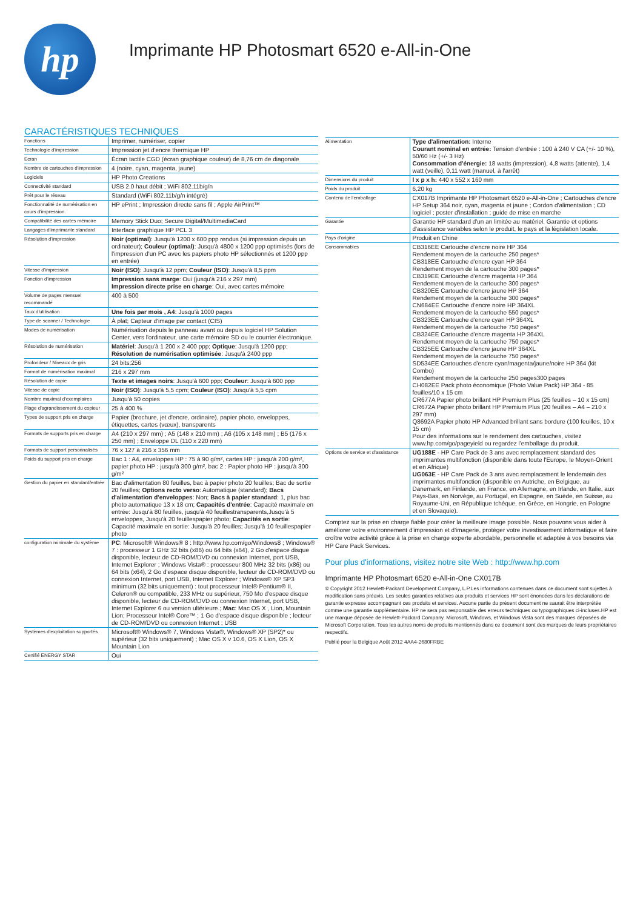hp
Imprimante HP Photosmart 6520 e-All-in-One
CARACTÉRISTIQUES TECHNIQUES
| Fonctions | Imprimer, numériser, copier |
| Technologie d'impression | Impression jet d'encre thermique HP |
| Ecran | Écran tactile CGD (écran graphique couleur) de 8,76 cm de diagonale |
| Nombre de cartouches d'impression | 4 (noire, cyan, magenta, jaune) |
| Logiciels | HP Photo Creations |
| Connectivité standard | USB 2.0 haut débit ; WiFi 802.11b/g/n |
| Prêt pour le réseau | Standard (WiFi 802.11b/g/n intégré) |
| Fonctionnalité de numérisation en cours d'impression. | HP ePrint ; Impression directe sans fil ; Apple AirPrint™ |
| Compatibilité des cartes mémoire | Memory Stick Duo; Secure Digital/MultimediaCard |
| Langages d'imprimante standard | Interface graphique HP PCL 3 |
| Résolution d'impression | Noir (optimal) : Jusqu'à 1200 x 600 ppp rendus (si impression depuis un ordinateur); Couleur (optimal) : Jusqu'à 4800 x 1200 ppp optimisés (lors de l'impression d'un PC avec les papiers photo HP sélectionnés et 1200 ppp en entrée) |
| Vitesse d'impression | Noir (ISO) : Jusqu'à 12 ppm; Couleur (ISO) : Jusqu'à 8,5 ppm |
| Fonction d'impression | Impression sans marge : Oui (jusqu'à 216 x 297 mm) Impression directe prise en charge : Oui, avec cartes mémoire |
| Volume de pages mensuel recommandé | 400 à 500 |
| Taux d'utilisation | Une fois par mois , A4 : Jusqu'à 1000 pages |
| Type de scanner / Technologie | À plat; Capteur d'image par contact (CIS) |
| Modes de numérisation | Numérisation depuis le panneau avant ou depuis logiciel HP Solution Center, vers l'ordinateur, une carte mémoire SD ou le courrier électronique. |
| Résolution de numérisation | Matériel : Jusqu'à 1 200 x 2 400 ppp; Optique : Jusqu'à 1200 ppp; Résolution de numérisation optimisée : Jusqu'à 2400 ppp |
| Profondeur / Niveaux de gris | 24 bits;256 |
| Format de numérisation maximal | 216 x 297 mm |
| Résolution de copie | Texte et images noirs : Jusqu'à 600 ppp; Couleur : Jusqu'à 600 ppp |
| Vitesse de copie | Noir (ISO) : Jusqu'à 5,5 cpm; Couleur (ISO) : Jusqu'à 5,5 cpm |
| Nombre maximal d'exemplaires | Jusqu'à 50 copies |
| Plage d'agrandissement du copieur | 25 à 400 % |
| Types de support pris en charge | Papier (brochure, jet d'encre, ordinaire), papier photo, enveloppes, étiquettes, cartes (vœux), transparents |
| Formats de supports pris en charge | A4 (210 x 297 mm) ; A5 (148 x 210 mm) ; A6 (105 x 148 mm) ; B5 (176 x 250 mm) ; Enveloppe DL (110 x 220 mm) |
| Formats de support personnalisés | 76 x 127 à 216 x 356 mm |
| Poids du support pris en charge | Bac 1 : A4, enveloppes HP : 75 à 90 g/m², cartes HP : jusqu'à 200 g/m², papier photo HP : jusqu'à 300 g/m², bac 2 : Papier photo HP : jusqu'à 300 g/m² |
| Gestion du papier en standard/entrée | Bac d'alimentation 80 feuilles, bac à papier photo 20 feuilles; Bac de sortie 20 feuilles; Options recto verso : Automatique (standard); Bacs d'alimentation d'enveloppes : Non; Bacs à papier standard : 1, plus bac photo automatique 13 x 18 cm; Capacités d'entrée : Capacité maximale en entrée: Jusqu'à 80 feuilles, jusqu'à 40 feuillestransparents,Jusqu'à 5 enveloppes, Jusqu'à 20 feuillespapier photo; Capacités en sortie : Capacité maximale en sortie: Jusqu'à 20 feuilles; Jusqu'à 10 feuillespapier photo |
| configuration minimale du système | PC : Microsoft® Windows® 8 : http://www.hp.com/go/Windows8 ; Windows® 7 : processeur 1 GHz 32 bits (x86) ou 64 bits (x64), 2 Go d'espace disque disponible, lecteur de CD-ROM/DVD ou connexion Internet, port USB, Internet Explorer ; Windows Vista® : processeur 800 MHz 32 bits (x86) ou 64 bits (x64), 2 Go d'espace disque disponible, lecteur de CD-ROM/DVD ou connexion Internet, port USB, Internet Explorer ; Windows® XP SP3 minimum (32 bits uniquement) : tout processeur Intel® Pentium® II, Celeron® ou compatible, 233 MHz ou supérieur, 750 Mo d'espace disque disponible, lecteur de CD-ROM/DVD ou connexion Internet, port USB, Internet Explorer 6 ou version ultérieure.; Mac : Mac OS X , Lion, Mountain Lion; Processeur Intel® Core™ ; 1 Go d'espace disque disponible ; lecteur de CD-ROM/DVD ou connexion Internet ; USB |
| Systèmes d'exploitation supportés | Microsoft® Windows® 7, Windows Vista®, Windows® XP (SP2)* ou supérieur (32 bits uniquement) ; Mac OS X v 10.6, OS X Lion, OS X Mountain Lion |
| Certifié ENERGY STAR | Oui |
| Alimentation | Type d'alimentation: Interne Courant nominal en entrée: Tension d'entrée : 100 à 240 V CA (+/- 10 %), 50/60 Hz (+/- 3 Hz) Consommation d'énergie: 18 watts (impression), 4,8 watts (attente), 1,4 watt (veille), 0,11 watt (manuel, à l'arrêt) |
| Dimensions du produit | l x p x h: 440 x 552 x 160 mm |
| Poids du produit | 6,20 kg |
| Contenu de l'emballage | CX017B Imprimante HP Photosmart 6520 e-All-in-One ; Cartouches d'encre HP Setup 364 noir, cyan, magenta et jaune ; Cordon d'alimentation ; CD logiciel ; poster d'installation ; guide de mise en marche |
| Garantie | Garantie HP standard d'un an limitée au matériel. Garantie et options d'assistance variables selon le produit, le pays et la législation locale. |
| Pays d'origine | Produit en Chine |
| Consommables | CB316EE Cartouche d'encre noire HP 364 Rendement moyen de la cartouche 250 pages* CB318EE Cartouche d'encre cyan HP 364 Rendement moyen de la cartouche 300 pages* CB319EE Cartouche d'encre magenta HP 364 Rendement moyen de la cartouche 300 pages* CB320EE Cartouche d'encre jaune HP 364 Rendement moyen de la cartouche 300 pages* CN684EE Cartouche d'encre noire HP 364XL Rendement moyen de la cartouche 550 pages* CB323EE Cartouche d'encre cyan HP 364XL Rendement moyen de la cartouche 750 pages* CB324EE Cartouche d'encre magenta HP 364XL Rendement moyen de la cartouche 750 pages* CB325EE Cartouche d'encre jaune HP 364XL Rendement moyen de la cartouche 750 pages* SD534EE Cartouches d'encre cyan/magenta/jaune/noire HP 364 (kit Combo) Rendement moyen de la cartouche 250 pages300 pages CH082EE Pack photo économique (Photo Value Pack) HP 364 - 85 feuilles/10 x 15 cm CR677A Papier photo brillant HP Premium Plus (25 feuilles – 10 x 15 cm) CR672A Papier photo brillant HP Premium Plus (20 feuilles – A4 – 210 x 297 mm) Q8692A Papier photo HP Advanced brillant sans bordure (100 feuilles, 10 x 15 cm) Pour des informations sur le rendement des cartouches, visitez www.hp.com/go/pageyield ou regardez l'emballage du produit. |
| Options de service et d'assistance | UG188E - HP Care Pack de 3 ans avec remplacement standard des imprimantes multifonction (disponible dans toute l'Europe, le Moyen-Orient et en Afrique) UG063E - HP Care Pack de 3 ans avec remplacement le lendemain des imprimantes multifonction (disponible en Autriche, en Belgique, au Danemark, en Finlande, en France, en Allemagne, en Irlande, en Italie, aux Pays-Bas, en Norvège, au Portugal, en Espagne, en Suède, en Suisse, au Royaume-Uni, en République tchèque, en Grèce, en Hongrie, en Pologne et en Slovaquie). |
Comptez sur la prise en charge fiable pour créer la meilleure image possible. Nous pouvons vous aider à améliorer votre environnement d'impression et d'imagerie, protéger votre investissement informatique et faire croître votre activité grâce à la prise en charge experte abordable, personnelle et adaptée à vos besoins via HP Care Pack Services.
Pour plus d'informations, visitez notre site Web : http://www.hp.com
Imprimante HP Photosmart 6520 e-All-in-One CX017B
© Copyright 2012 Hewlett-Packard Development Company, L.P.Les informations contenues dans ce document sont sujettes à modification sans préavis. Les seules garanties relatives aux produits et services HP sont énoncées dans les déclarations de garantie expresse accompagnant ces produits et services. Aucune partie du présent document ne saurait être interprétée comme une garantie supplémentaire. HP ne sera pas responsable des erreurs techniques ou typographiques ci-incluses.HP est une marque déposée de Hewlett-Packard Company. Microsoft, Windows, et Windows Vista sont des marques déposées de Microsoft Corporation. Tous les autres noms de produits mentionnés dans ce document sont des marques de leurs propriétaires respectifs.
Publié pour la Belgique Août 2012 4AA4-2680FRBE